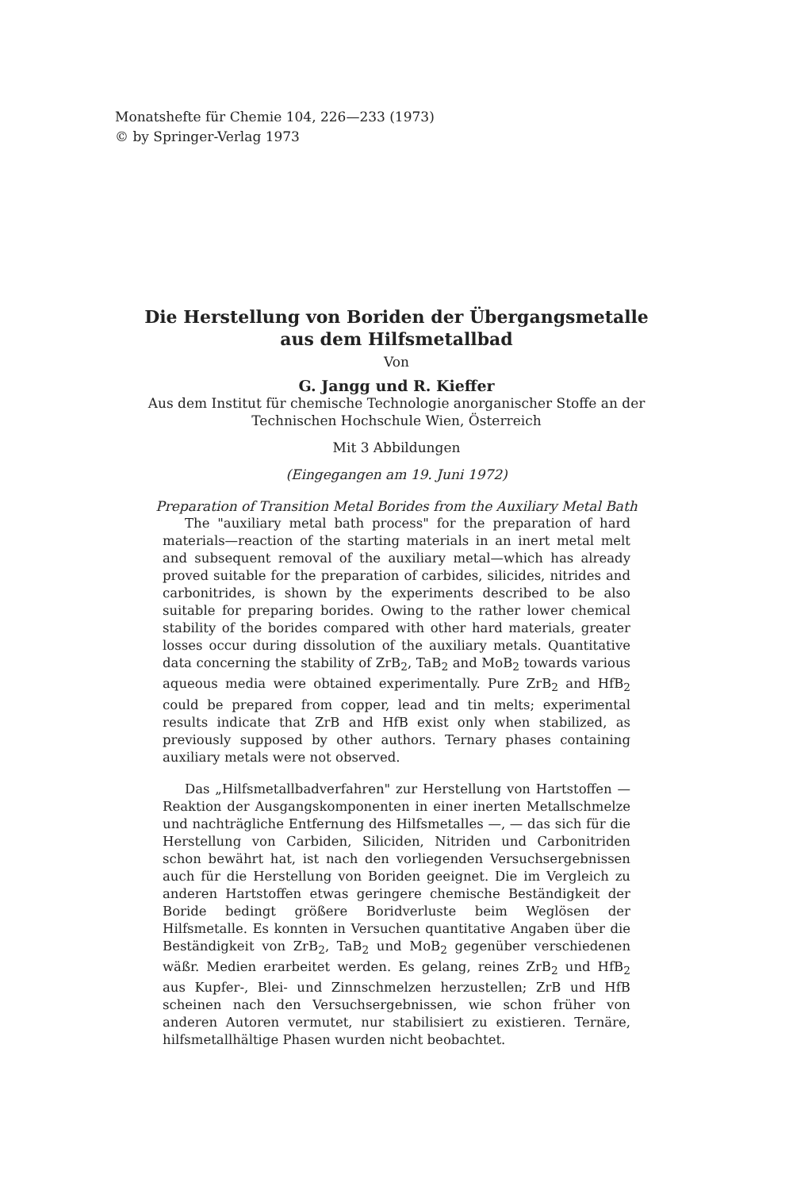Monatshefte für Chemie 104, 226—233 (1973)
© by Springer-Verlag 1973
Die Herstellung von Boriden der Übergangsmetalle
aus dem Hilfsmetallbad
Von
G. Jangg und R. Kieffer
Aus dem Institut für chemische Technologie anorganischer Stoffe an der
Technischen Hochschule Wien, Österreich
Mit 3 Abbildungen
(Eingegangen am 19. Juni 1972)
Preparation of Transition Metal Borides from the Auxiliary Metal Bath
The "auxiliary metal bath process" for the preparation of hard materials—reaction of the starting materials in an inert metal melt and subsequent removal of the auxiliary metal—which has already proved suitable for the preparation of carbides, silicides, nitrides and carbonitrides, is shown by the experiments described to be also suitable for preparing borides. Owing to the rather lower chemical stability of the borides compared with other hard materials, greater losses occur during dissolution of the auxiliary metals. Quantitative data concerning the stability of ZrB<sub>2</sub>, TaB<sub>2</sub> and MoB<sub>2</sub> towards various aqueous media were obtained experimentally. Pure ZrB<sub>2</sub> and HfB<sub>2</sub> could be prepared from copper, lead and tin melts; experimental results indicate that ZrB and HfB exist only when stabilized, as previously supposed by other authors. Ternary phases containing auxiliary metals were not observed.
Das „Hilfsmetallbadverfahren" zur Herstellung von Hartstoffen — Reaktion der Ausgangskomponenten in einer inerten Metallschmelze und nachträgliche Entfernung des Hilfsmetalles —, — das sich für die Herstellung von Carbiden, Siliciden, Nitriden und Carbonitriden schon bewährt hat, ist nach den vorliegenden Versuchsergebnissen auch für die Herstellung von Boriden geeignet. Die im Vergleich zu anderen Hartstoffen etwas geringere chemische Beständigkeit der Boride bedingt größere Boridverluste beim Weglösen der Hilfsmetalle. Es konnten in Versuchen quantitative Angaben über die Beständigkeit von ZrB<sub>2</sub>, TaB<sub>2</sub> und MoB<sub>2</sub> gegenüber verschiedenen wäßr. Medien erarbeitet werden. Es gelang, reines ZrB<sub>2</sub> und HfB<sub>2</sub> aus Kupfer-, Blei- und Zinnschmelzen herzustellen; ZrB und HfB scheinen nach den Versuchsergebnissen, wie schon früher von anderen Autoren vermutet, nur stabilisiert zu existieren. Ternäre, hilfsmetallhältige Phasen wurden nicht beobachtet.